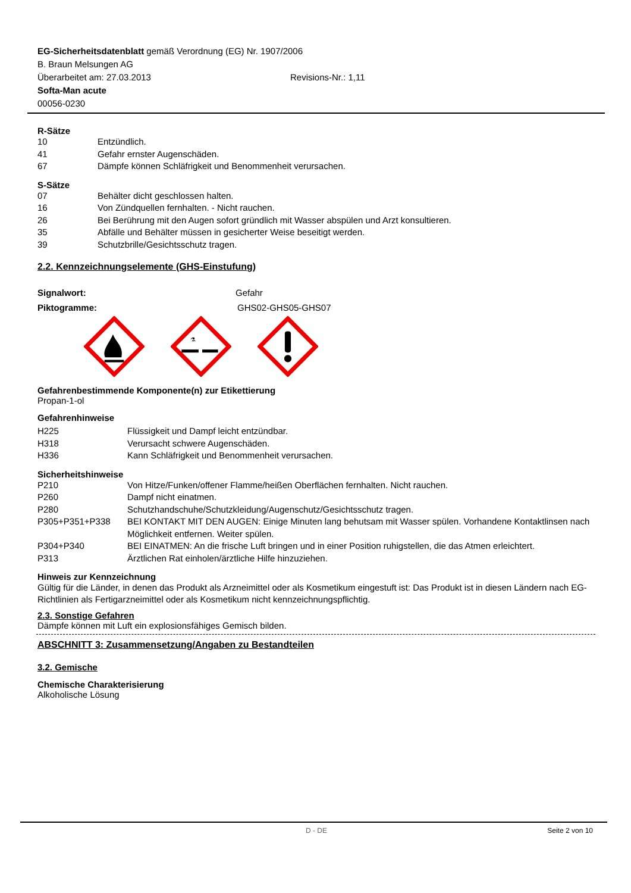EG-Sicherheitsdatenblatt gemäß Verordnung (EG) Nr. 1907/2006
B. Braun Melsungen AG
Überarbeitet am: 27.03.2013 Revisions-Nr.: 1,11
Softa-Man acute
00056-0230
R-Sätze
| 10 | Entzündlich. |
| 41 | Gefahr ernster Augenschäden. |
| 67 | Dämpfe können Schläfrigkeit und Benommenheit verursachen. |
S-Sätze
| 07 | Behälter dicht geschlossen halten. |
| 16 | Von Zündquellen fernhalten. - Nicht rauchen. |
| 26 | Bei Berührung mit den Augen sofort gründlich mit Wasser abspülen und Arzt konsultieren. |
| 35 | Abfälle und Behälter müssen in gesicherter Weise beseitigt werden. |
| 39 | Schutzbrille/Gesichtsschutz tragen. |
2.2. Kennzeichnungselemente (GHS-Einstufung)
Signalwort: Gefahr
Piktogramme: GHS02-GHS05-GHS07
⚗
Gefahrenbestimmende Komponente(n) zur Etikettierung
Propan-1-ol
Gefahrenhinweise
| H225 | Flüssigkeit und Dampf leicht entzündbar. |
| H318 | Verursacht schwere Augenschäden. |
| H336 | Kann Schläfrigkeit und Benommenheit verursachen. |
Sicherheitshinweise
| P210 | Von Hitze/Funken/offener Flamme/heißen Oberflächen fernhalten. Nicht rauchen. |
| P260 | Dampf nicht einatmen. |
| P280 | Schutzhandschuhe/Schutzkleidung/Augenschutz/Gesichtsschutz tragen. |
| P305+P351+P338 | BEI KONTAKT MIT DEN AUGEN: Einige Minuten lang behutsam mit Wasser spülen. Vorhandene Kontaktlinsen nach Möglichkeit entfernen. Weiter spülen. |
| P304+P340 | BEI EINATMEN: An die frische Luft bringen und in einer Position ruhigstellen, die das Atmen erleichtert. |
| P313 | Ärztlichen Rat einholen/ärztliche Hilfe hinzuziehen. |
Hinweis zur Kennzeichnung
Gültig für die Länder, in denen das Produkt als Arzneimittel oder als Kosmetikum eingestuft ist: Das Produkt ist in diesen Ländern nach EG-Richtlinien als Fertigarzneimittel oder als Kosmetikum nicht kennzeichnungspflichtig.
2.3. Sonstige Gefahren
Dämpfe können mit Luft ein explosionsfähiges Gemisch bilden.
ABSCHNITT 3: Zusammensetzung/Angaben zu Bestandteilen
3.2. Gemische
Chemische Charakterisierung
Alkoholische Lösung
D - DE Seite 2 von 10